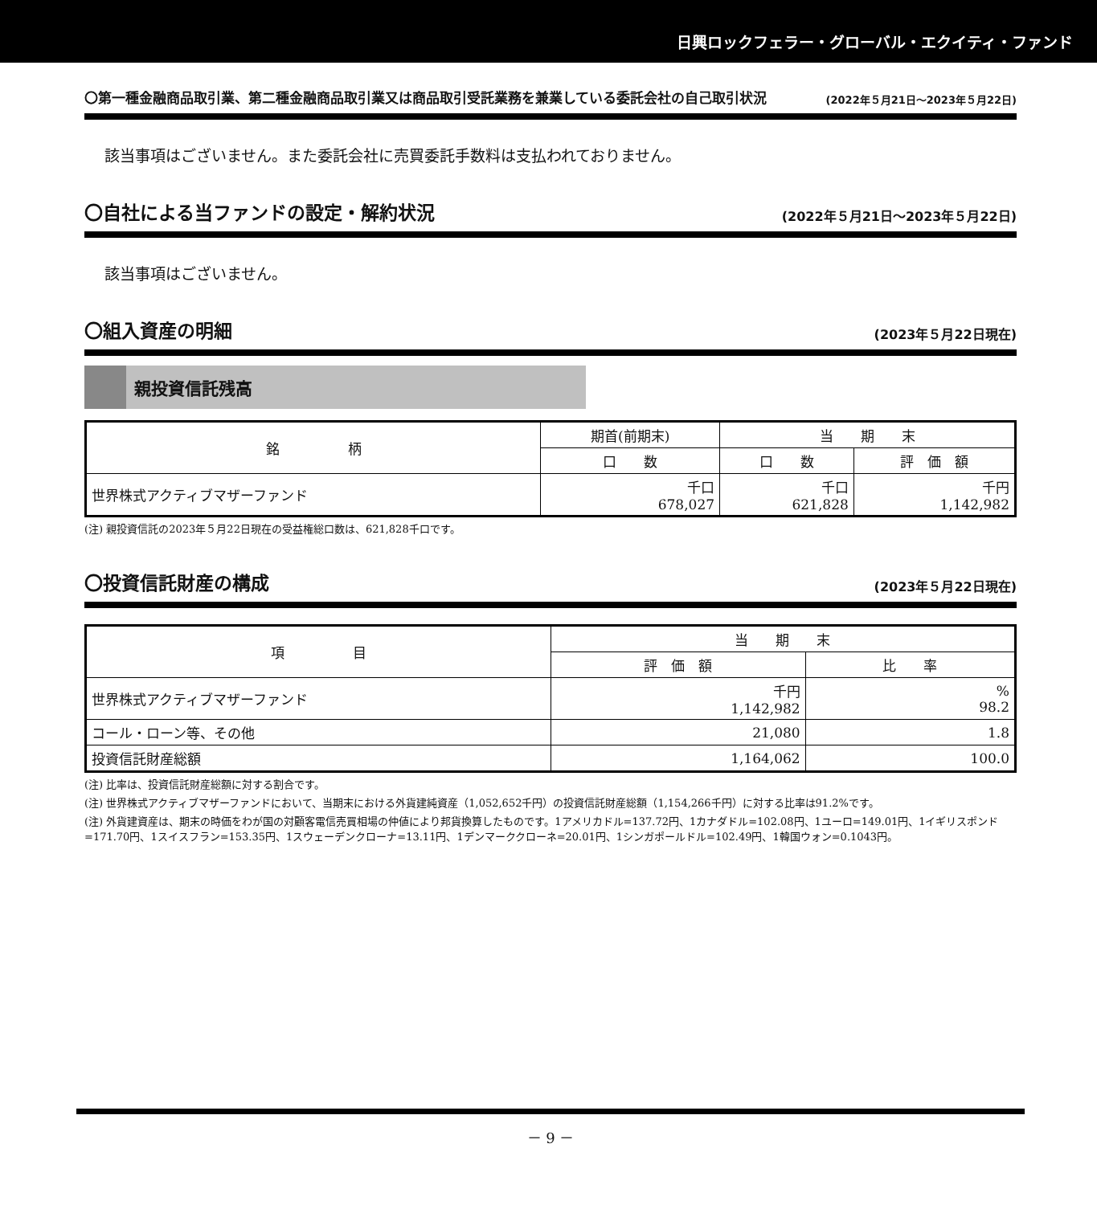日興ロックフェラー・グローバル・エクイティ・ファンド
〇第一種金融商品取引業、第二種金融商品取引業又は商品取引受託業務を兼業している委託会社の自己取引状況 (2022年５月21日～2023年５月22日)
該当事項はございません。また委託会社に売買委託手数料は支払われておりません。
〇自社による当ファンドの設定・解約状況 (2022年５月21日～2023年５月22日)
該当事項はございません。
〇組入資産の明細 (2023年５月22日現在)
親投資信託残高
| 銘 柄 | 期首(前期末) | 当 期 末 | |
| --- | --- | --- | --- |
| | 口 数 | 口 数 | 評 価 額 |
| 世界株式アクティブマザーファンド | 千口 678,027 | 千口 621,828 | 千円 1,142,982 |
(注) 親投資信託の2023年５月22日現在の受益権総口数は、621,828千口です。
〇投資信託財産の構成 (2023年５月22日現在)
| 項 目 | 当 期 末 | |
| --- | --- | --- |
| | 評 価 額 | 比 率 |
| 世界株式アクティブマザーファンド | 千円 1,142,982 | % 98.2 |
| コール・ローン等、その他 | 21,080 | 1.8 |
| 投資信託財産総額 | 1,164,062 | 100.0 |
(注) 比率は、投資信託財産総額に対する割合です。
(注) 世界株式アクティブマザーファンドにおいて、当期末における外貨建純資産（1,052,652千円）の投資信託財産総額（1,154,266千円）に対する比率は91.2%です。
(注) 外貨建資産は、期末の時価をわが国の対顧客電信売買相場の仲値により邦貨換算したものです。1アメリカドル=137.72円、1カナダドル=102.08円、1ユーロ=149.01円、1イギリスポンド=171.70円、1スイスフラン=153.35円、1スウェーデンクローナ=13.11円、1デンマーククローネ=20.01円、1シンガポールドル=102.49円、1韓国ウォン=0.1043円。
－ 9 －